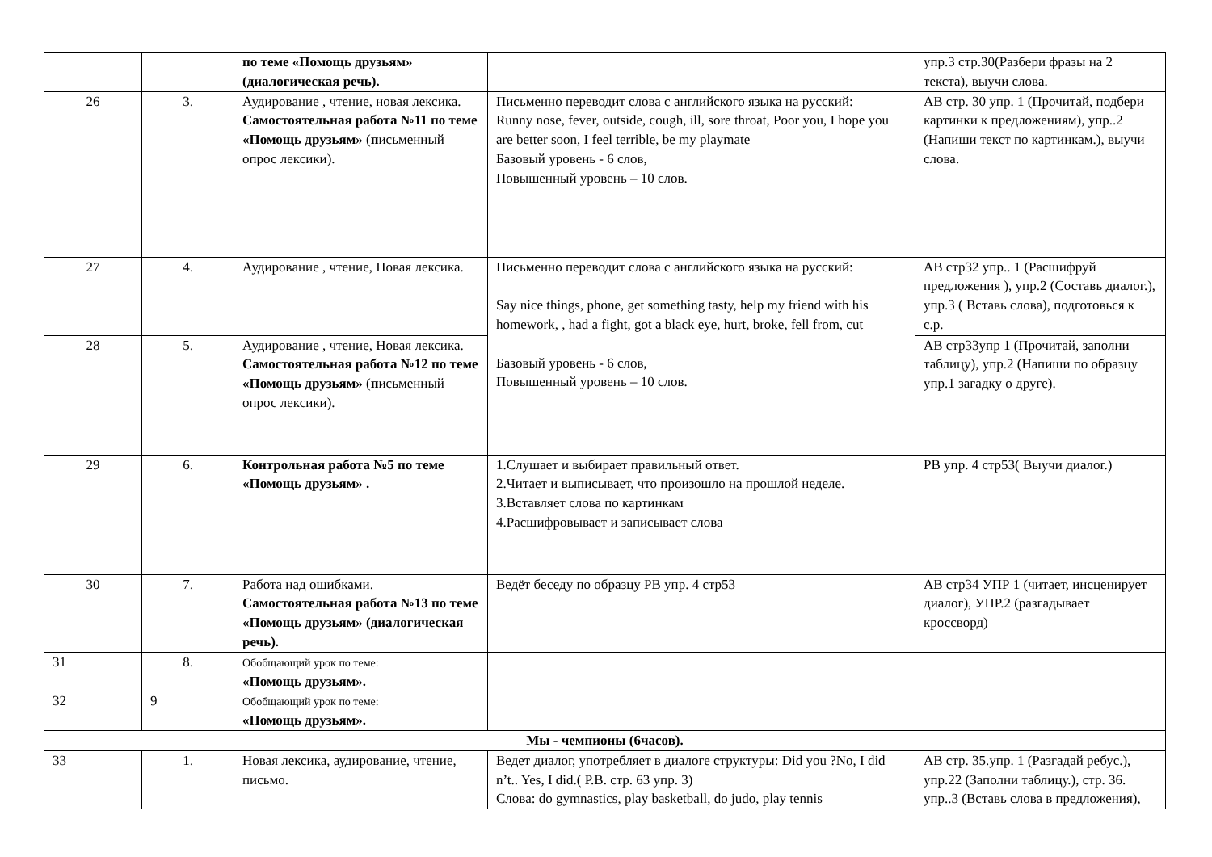| | | по теме «Помощь друзьям» (диалогическая речь). | | упр.3 стр.30(Разбери фразы на 2 текста), выучи слова. |
| 26 | 3. | Аудирование , чтение, новая лексика. Самостоятельная работа №11 по теме «Помощь друзьям» ( п исьменный опрос лексики). | Письменно переводит слова с английского языка на русский: Runny nose, fever, outside, cough, ill, sore throat, Poor you, I hope you are better soon, I feel terrible, be my playmate Базовый уровень - 6 слов, Повышенный уровень – 10 слов. | АВ стр. 30 упр. 1 (Прочитай, подбери картинки к предложениям), упр..2 (Напиши текст по картинкам.), выучи слова. |
| 27 | 4. | Аудирование , чтение, Новая лексика. | Письменно переводит слова с английского языка на русский: Say nice things, phone, get something tasty, help my friend with his homework, , had a fight, got a black eye, hurt, broke, fell from, cut Базовый уровень - 6 слов, Повышенный уровень – 10 слов. | АВ стр32 упр.. 1 (Расшифруй предложения ), упр.2 (Составь диалог.), упр.3 ( Вставь слова), подготовься к с.р. |
| 28 | 5. | Аудирование , чтение, Новая лексика. Самостоятельная работа №12 по теме «Помощь друзьям» ( п исьменный опрос лексики). | | АВ стр33упр 1 (Прочитай, заполни таблицу), упр.2 (Напиши по образцу упр.1 загадку о друге). |
| 29 | 6. | Контрольная работа №5 по теме «Помощь друзьям» . | 1.Слушает и выбирает правильный ответ. 2.Читает и выписывает, что произошло на прошлой неделе. 3.Вставляет слова по картинкам 4.Расшифровывает и записывает слова | РВ упр. 4 стр53( Выучи диалог.) |
| 30 | 7. | Работа над ошибками. Самостоятельная работа №13 по теме «Помощь друзьям» (диалогическая речь). | Ведёт беседу по образцу РВ упр. 4 стр53 | АВ стр34 УПР 1 (читает, инсценирует диалог), УПР.2 (разгадывает кроссворд) |
| 31 | 8. | Обобщающий урок по теме: «Помощь друзьям». | | |
| 32 | 9 | Обобщающий урок по теме: «Помощь друзьям». | | |
| Мы - чемпионы (6часов). | | | | |
| 33 | 1. | Новая лексика, аудирование, чтение, письмо. | Ведет диалог, употребляет в диалоге структуры: Did you ?No, I did n’t.. Yes, I did.( Р.В. стр. 63 упр. 3) Слова: do gymnastics, play basketball, do judo, play tennis | АВ стр. 35.упр. 1 (Разгадай ребус.), упр.22 (Заполни таблицу.), стр. 36. упр..3 (Вставь слова в предложения), |